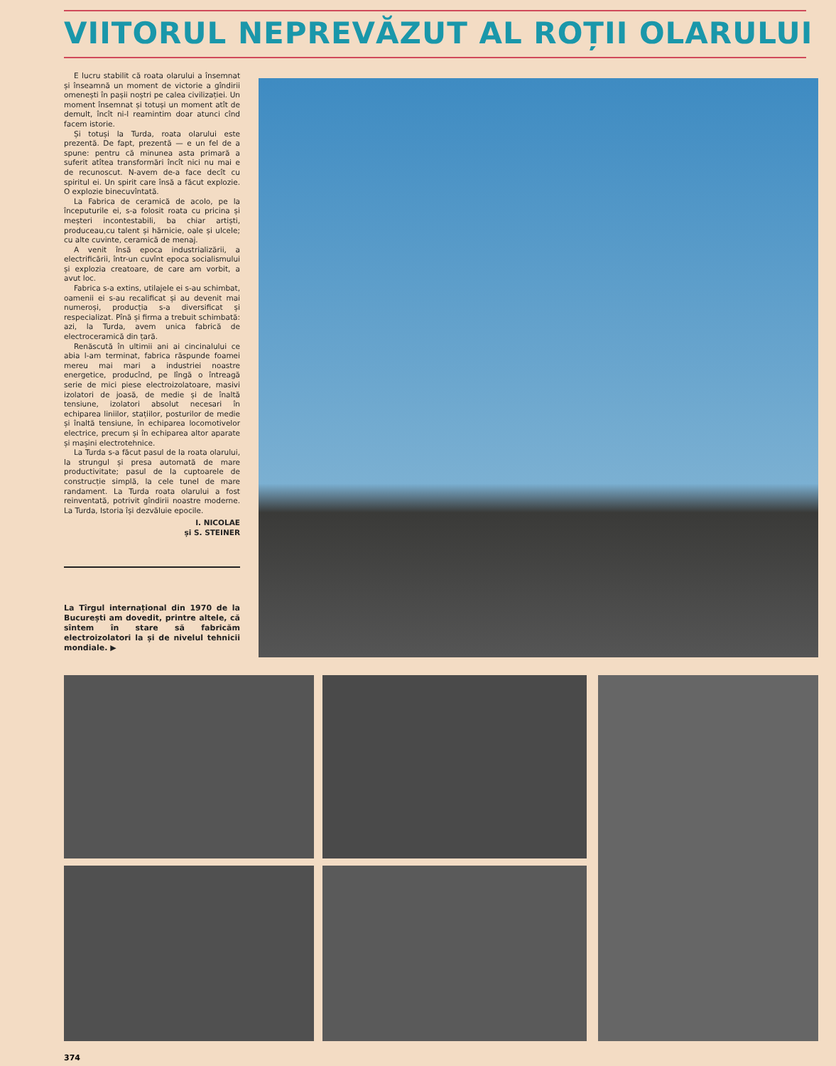VIITORUL NEPREVĂZUT AL ROȚII OLARULUI
E lucru stabilit că roata olarului a însemnat și înseamnă un moment de victorie a gîndirii omenești în pașii noștri pe calea civilizației. Un moment însemnat și totuși un moment atît de demult, încît ni-l reamintim doar atunci cînd facem istorie.
Și totuși la Turda, roata olarului este prezentă. De fapt, prezentă — e un fel de a spune: pentru că minunea asta primară a suferit atîtea transformări încît nici nu mai e de recunoscut. N-avem de-a face decît cu spiritul ei. Un spirit care însă a făcut explozie. O explozie binecuvîntată.
La Fabrica de ceramică de acolo, pe la începuturile ei, s-a folosit roata cu pricina și meșteri incontestabili, ba chiar artiști, produceau,cu talent și hărnicie, oale și ulcele; cu alte cuvinte, ceramică de menaj.
A venit însă epoca industrializării, a electrificării, într-un cuvînt epoca socialismului și explozia creatoare, de care am vorbit, a avut loc.
Fabrica s-a extins, utilajele ei s-au schimbat, oamenii ei s-au recalificat și au devenit mai numeroși, producția s-a diversificat și respecializat. Pînă și firma a trebuit schimbată: azi, la Turda, avem unica fabrică de electroceramică din țară.
Renăscută în ultimii ani ai cincinalului ce abia l-am terminat, fabrica răspunde foamei mereu mai mari a industriei noastre energetice, producînd, pe lîngă o întreagă serie de mici piese electroizolatoare, masivi izolatori de joasă, de medie și de înaltă tensiune, izolatori absolut necesari în echiparea liniilor, stațiilor, posturilor de medie și înaltă tensiune, în echiparea locomotivelor electrice, precum și în echiparea altor aparate și mașini electrotehnice.
La Turda s-a făcut pasul de la roata olarului, la strungul și presa automată de mare productivitate; pasul de la cuptoarele de construcție simplă, la cele tunel de mare randament. La Turda roata olarului a fost reinventată, potrivit gîndirii noastre moderne. La Turda, Istoria își dezvăluie epocile.
I. NICOLAE
și S. STEINER
La Tîrgul internațional din 1970 de la București am dovedit, printre altele, că sîntem în stare să fabricăm electroizolatori la și de nivelul tehnicii mondiale. ▶
374